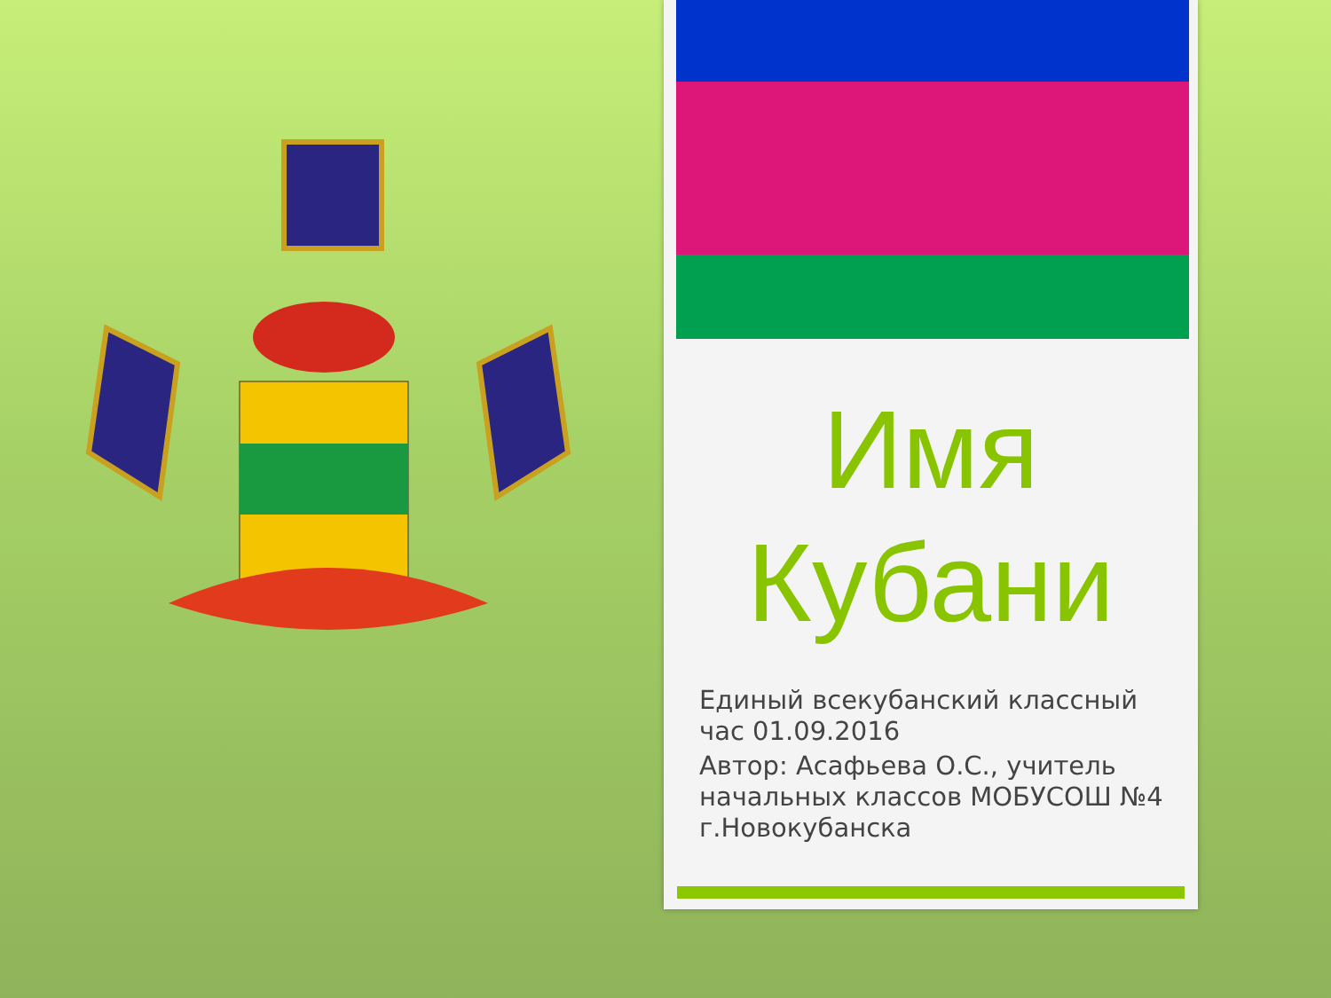Имя
Кубани
Единый всекубанский классный час 01.09.2016
Автор: Асафьева О.С., учитель начальных классов МОБУСОШ №4 г.Новокубанска